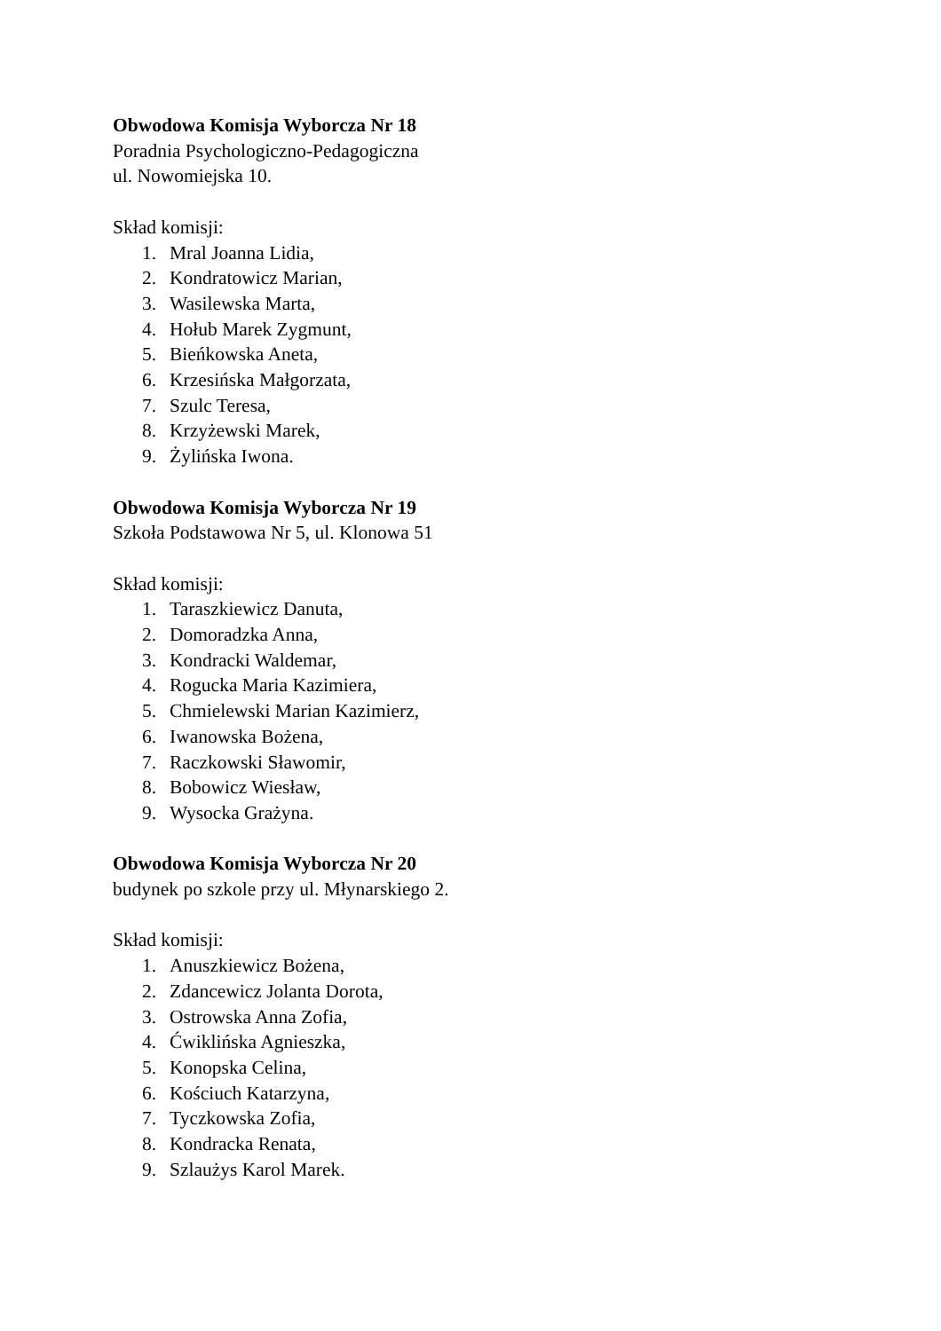Obwodowa Komisja Wyborcza Nr 18
Poradnia Psychologiczno-Pedagogiczna
ul. Nowomiejska 10.
Skład komisji:
1. Mral Joanna Lidia,
2. Kondratowicz Marian,
3. Wasilewska Marta,
4. Hołub Marek Zygmunt,
5. Bieńkowska Aneta,
6. Krzesińska Małgorzata,
7. Szulc Teresa,
8. Krzyżewski Marek,
9. Żylińska Iwona.
Obwodowa Komisja Wyborcza Nr 19
Szkoła Podstawowa Nr 5, ul. Klonowa 51
Skład komisji:
1. Taraszkiewicz Danuta,
2. Domoradzka Anna,
3. Kondracki Waldemar,
4. Rogucka Maria Kazimiera,
5. Chmielewski Marian Kazimierz,
6. Iwanowska Bożena,
7. Raczkowski Sławomir,
8. Bobowicz Wiesław,
9. Wysocka Grażyna.
Obwodowa Komisja Wyborcza Nr 20
budynek po szkole przy ul. Młynarskiego 2.
Skład komisji:
1. Anuszkiewicz Bożena,
2. Zdancewicz Jolanta Dorota,
3. Ostrowska Anna Zofia,
4. Ćwiklińska Agnieszka,
5. Konopska Celina,
6. Kościuch Katarzyna,
7. Tyczkowska Zofia,
8. Kondracka Renata,
9. Szlaużys Karol Marek.